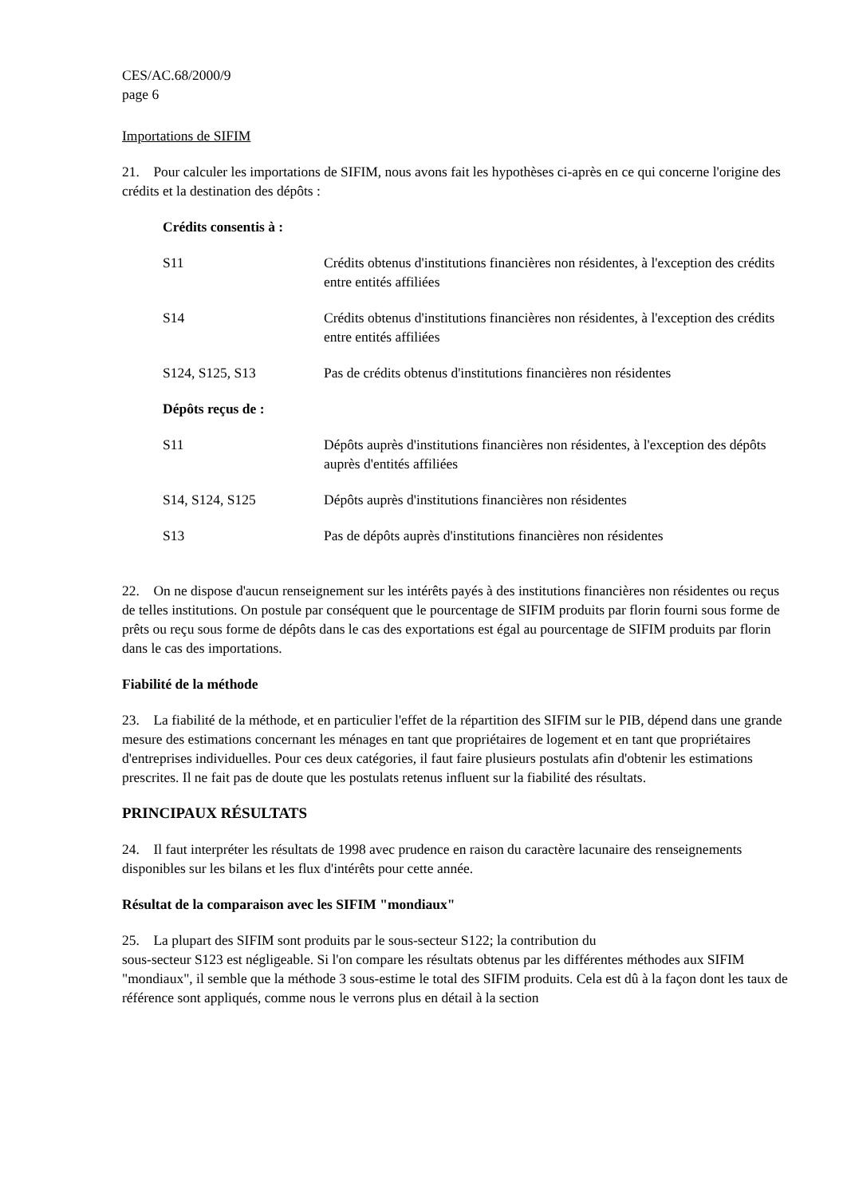CES/AC.68/2000/9
page 6
Importations de SIFIM
21. Pour calculer les importations de SIFIM, nous avons fait les hypothèses ci-après en ce qui concerne l'origine des crédits et la destination des dépôts :
Crédits consentis à :
S11 Crédits obtenus d'institutions financières non résidentes, à l'exception des crédits entre entités affiliées
S14 Crédits obtenus d'institutions financières non résidentes, à l'exception des crédits entre entités affiliées
S124, S125, S13 Pas de crédits obtenus d'institutions financières non résidentes
Dépôts reçus de :
S11 Dépôts auprès d'institutions financières non résidentes, à l'exception des dépôts auprès d'entités affiliées
S14, S124, S125 Dépôts auprès d'institutions financières non résidentes
S13 Pas de dépôts auprès d'institutions financières non résidentes
22. On ne dispose d'aucun renseignement sur les intérêts payés à des institutions financières non résidentes ou reçus de telles institutions. On postule par conséquent que le pourcentage de SIFIM produits par florin fourni sous forme de prêts ou reçu sous forme de dépôts dans le cas des exportations est égal au pourcentage de SIFIM produits par florin dans le cas des importations.
Fiabilité de la méthode
23. La fiabilité de la méthode, et en particulier l'effet de la répartition des SIFIM sur le PIB, dépend dans une grande mesure des estimations concernant les ménages en tant que propriétaires de logement et en tant que propriétaires d'entreprises individuelles. Pour ces deux catégories, il faut faire plusieurs postulats afin d'obtenir les estimations prescrites. Il ne fait pas de doute que les postulats retenus influent sur la fiabilité des résultats.
PRINCIPAUX RÉSULTATS
24. Il faut interpréter les résultats de 1998 avec prudence en raison du caractère lacunaire des renseignements disponibles sur les bilans et les flux d'intérêts pour cette année.
Résultat de la comparaison avec les SIFIM "mondiaux"
25. La plupart des SIFIM sont produits par le sous-secteur S122; la contribution du
sous-secteur S123 est négligeable. Si l'on compare les résultats obtenus par les différentes méthodes aux SIFIM "mondiaux", il semble que la méthode 3 sous-estime le total des SIFIM produits. Cela est dû à la façon dont les taux de référence sont appliqués, comme nous le verrons plus en détail à la section